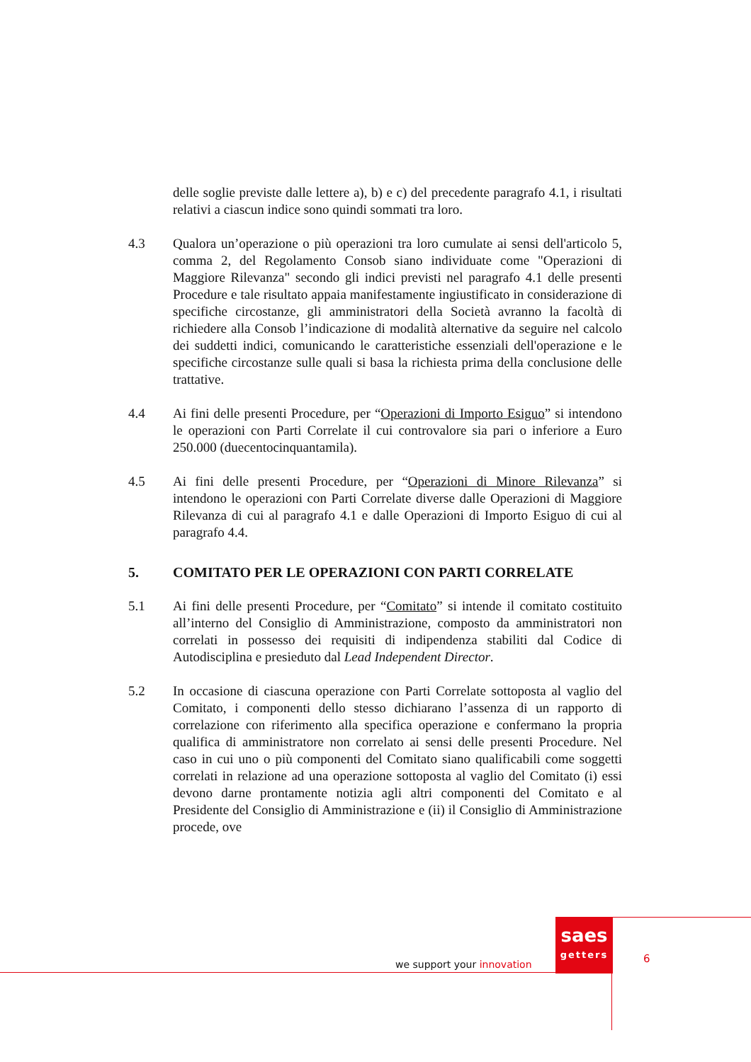delle soglie previste dalle lettere a), b) e c) del precedente paragrafo 4.1, i risultati relativi a ciascun indice sono quindi sommati tra loro.
4.3 Qualora un’operazione o più operazioni tra loro cumulate ai sensi dell'articolo 5, comma 2, del Regolamento Consob siano individuate come "Operazioni di Maggiore Rilevanza" secondo gli indici previsti nel paragrafo 4.1 delle presenti Procedure e tale risultato appaia manifestamente ingiustificato in considerazione di specifiche circostanze, gli amministratori della Società avranno la facoltà di richiedere alla Consob l’indicazione di modalità alternative da seguire nel calcolo dei suddetti indici, comunicando le caratteristiche essenziali dell'operazione e le specifiche circostanze sulle quali si basa la richiesta prima della conclusione delle trattative.
4.4 Ai fini delle presenti Procedure, per “Operazioni di Importo Esiguo” si intendono le operazioni con Parti Correlate il cui controvalore sia pari o inferiore a Euro 250.000 (duecentocinquantamila).
4.5 Ai fini delle presenti Procedure, per “Operazioni di Minore Rilevanza” si intendono le operazioni con Parti Correlate diverse dalle Operazioni di Maggiore Rilevanza di cui al paragrafo 4.1 e dalle Operazioni di Importo Esiguo di cui al paragrafo 4.4.
5. COMITATO PER LE OPERAZIONI CON PARTI CORRELATE
5.1 Ai fini delle presenti Procedure, per “Comitato” si intende il comitato costituito all’interno del Consiglio di Amministrazione, composto da amministratori non correlati in possesso dei requisiti di indipendenza stabiliti dal Codice di Autodisciplina e presieduto dal Lead Independent Director.
5.2 In occasione di ciascuna operazione con Parti Correlate sottoposta al vaglio del Comitato, i componenti dello stesso dichiarano l’assenza di un rapporto di correlazione con riferimento alla specifica operazione e confermano la propria qualifica di amministratore non correlato ai sensi delle presenti Procedure. Nel caso in cui uno o più componenti del Comitato siano qualificabili come soggetti correlati in relazione ad una operazione sottoposta al vaglio del Comitato (i) essi devono darne prontamente notizia agli altri componenti del Comitato e al Presidente del Consiglio di Amministrazione e (ii) il Consiglio di Amministrazione procede, ove
saes
getters
we support your innovation 6